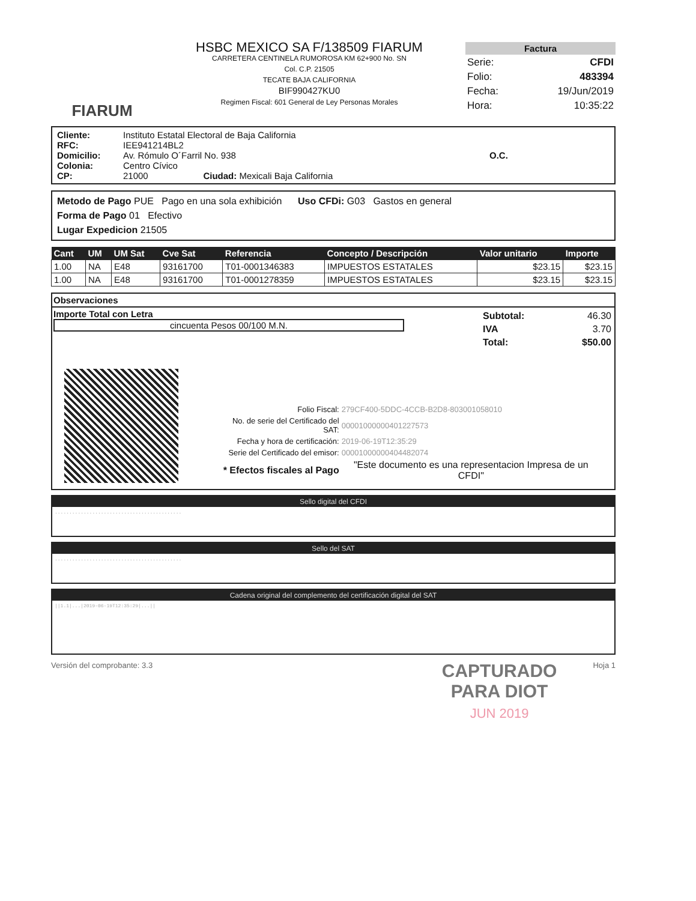FIARUM
HSBC MEXICO SA F/138509 FIARUM
CARRETERA CENTINELA RUMOROSA KM 62+900 No. SN
Col. C.P. 21505
TECATE BAJA CALIFORNIA
BIF990427KU0
Regimen Fiscal: 601 General de Ley Personas Morales
Factura
| Serie: | CFDI |
| Folio: | 483394 |
| Fecha: | 19/Jun/2019 |
| Hora: | 10:35:22 |
Cliente: Instituto Estatal Electoral de Baja California RFC: IEE941214BL2 Domicilio: Av. Rómulo O´Farril No. 938 O.C. Colonia: Centro Cívico CP: 21000 Ciudad: Mexicali Baja California
Metodo de Pago PUE Pago en una sola exhibición Uso CFDi: G03 Gastos en general
Forma de Pago 01 Efectivo
Lugar Expedicion 21505
| Cant | UM | UM Sat | Cve Sat | Referencia | Concepto / Descripción | Valor unitario | Importe |
| --- | --- | --- | --- | --- | --- | --- | --- |
| 1.00 | NA | E48 | 93161700 | T01-0001346383 | IMPUESTOS ESTATALES | $23.15 | $23.15 |
| 1.00 | NA | E48 | 93161700 | T01-0001278359 | IMPUESTOS ESTATALES | $23.15 | $23.15 |
Observaciones
Importe Total con Letra
cincuenta Pesos 00/100 M.N.
| Subtotal: | 46.30 |
| IVA | 3.70 |
| Total: | $50.00 |
| Folio Fiscal: | 279CF400-5DDC-4CCB-B2D8-803001058010 |
| No. de serie del Certificado del SAT: | 00001000000401227573 |
| Fecha y hora de certificación: | 2019-06-19T12:35:29 |
| Serie del Certificado del emisor: | 00001000000404482074 |
| * Efectos fiscales al Pago | "Este documento es una representacion Impresa de un CFDI" |
Sello digital del CFDI
............................................
Sello del SAT
............................................
Cadena original del complemento del certificación digital del SAT
||1.1|...|2019-06-19T12:35:29|...||
Versión del comprobante: 3.3 CAPTURADO
PARA DIOT
JUN 2019 Hoja 1